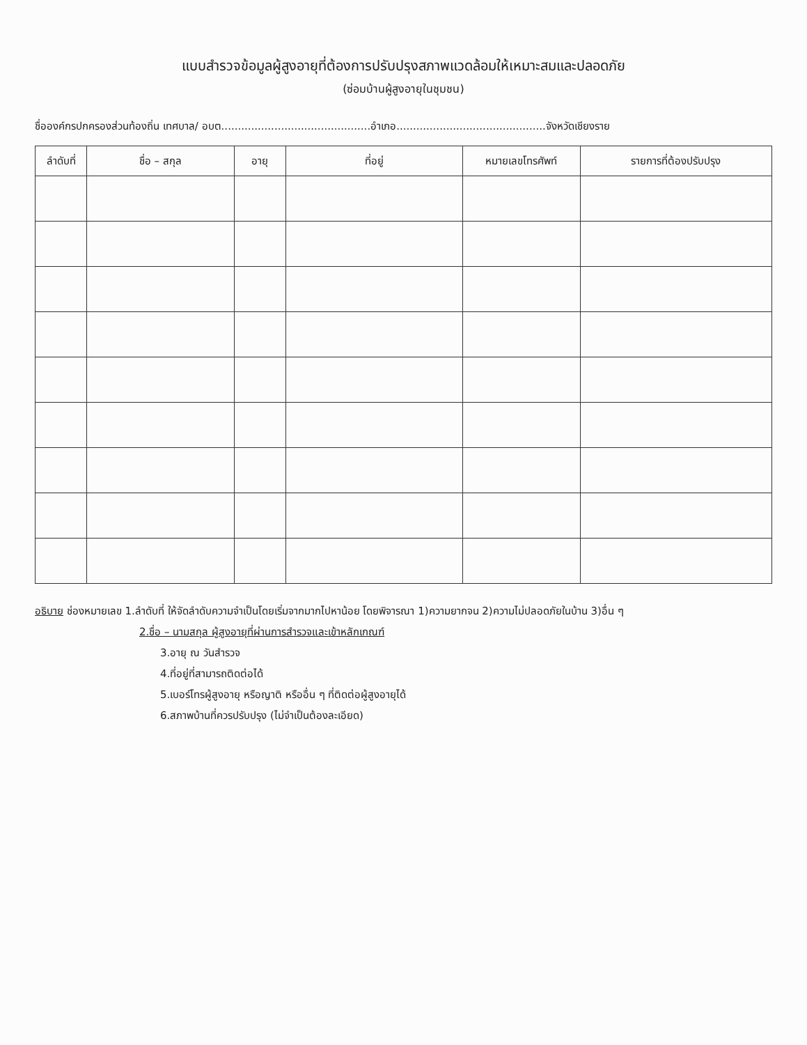แบบสำรวจข้อมูลผู้สูงอายุที่ต้องการปรับปรุงสภาพแวดล้อมให้เหมาะสมและปลอดภัย
(ซ่อมบ้านผู้สูงอายุในชุมชน)
ชื่อองค์กรปกครองส่วนท้องถิ่น เทศบาล/ อบต.............................................อำเภอ.............................................จังหวัดเชียงราย
| ลำดับที่ | ชื่อ – สกุล | อายุ | ที่อยู่ | หมายเลขโทรศัพท์ | รายการที่ต้องปรับปรุง |
| --- | --- | --- | --- | --- | --- |
อธิบาย ช่องหมายเลข 1.ลำดับที่ ให้จัดลำดับความจำเป็นโดยเริ่มจากมากไปหาน้อย โดยพิจารณา 1)ความยากจน 2)ความไม่ปลอดภัยในบ้าน 3)อื่น ๆ
2.ชื่อ – นามสกุล ผู้สูงอายุที่ผ่านการสำรวจและเข้าหลักเกณฑ์
3.อายุ ณ วันสำรวจ
4.ที่อยู่ที่สามารถติดต่อได้
5.เบอร์โทรผู้สูงอายุ หรือญาติ หรืออื่น ๆ ที่ติดต่อผู้สูงอายุได้
6.สภาพบ้านที่ควรปรับปรุง (ไม่จำเป็นต้องละเอียด)